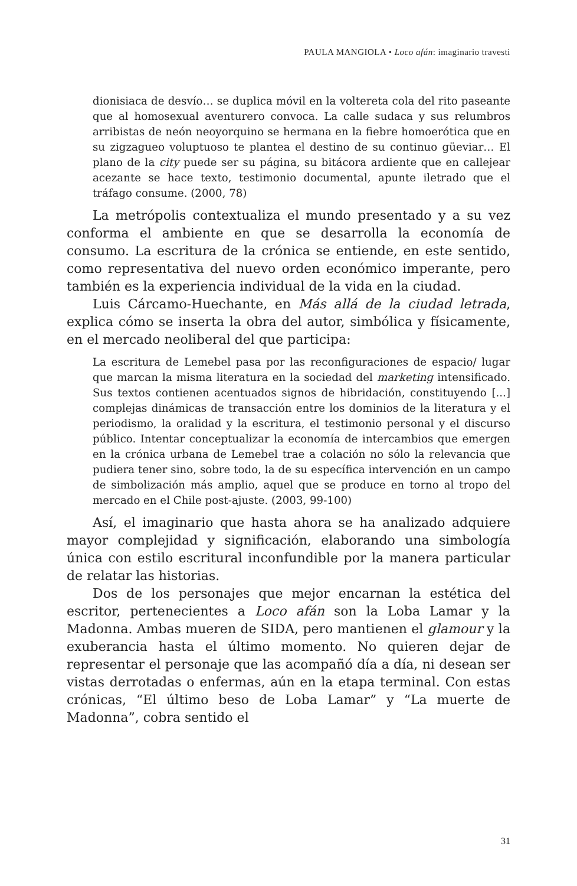PAULA MANGIOLA • Loco afán: imaginario travesti
dionisiaca de desvío… se duplica móvil en la voltereta cola del rito paseante que al homosexual aventurero convoca. La calle sudaca y sus relumbros arribistas de neón neoyorquino se hermana en la fiebre homoerótica que en su zigzagueo voluptuoso te plantea el destino de su continuo güeviar… El plano de la city puede ser su página, su bitácora ardiente que en callejear acezante se hace texto, testimonio documental, apunte iletrado que el tráfago consume. (2000, 78)
La metrópolis contextualiza el mundo presentado y a su vez conforma el ambiente en que se desarrolla la economía de consumo. La escritura de la crónica se entiende, en este sentido, como representativa del nuevo orden económico imperante, pero también es la experiencia individual de la vida en la ciudad.
Luis Cárcamo-Huechante, en Más allá de la ciudad letrada, explica cómo se inserta la obra del autor, simbólica y físicamente, en el mercado neoliberal del que participa:
La escritura de Lemebel pasa por las reconfiguraciones de espacio/ lugar que marcan la misma literatura en la sociedad del marketing intensificado. Sus textos contienen acentuados signos de hibridación, constituyendo [...] complejas dinámicas de transacción entre los dominios de la literatura y el periodismo, la oralidad y la escritura, el testimonio personal y el discurso público. Intentar conceptualizar la economía de intercambios que emergen en la crónica urbana de Lemebel trae a colación no sólo la relevancia que pudiera tener sino, sobre todo, la de su específica intervención en un campo de simbolización más amplio, aquel que se produce en torno al tropo del mercado en el Chile post-ajuste. (2003, 99-100)
Así, el imaginario que hasta ahora se ha analizado adquiere mayor complejidad y significación, elaborando una simbología única con estilo escritural inconfundible por la manera particular de relatar las historias.
Dos de los personajes que mejor encarnan la estética del escritor, pertenecientes a Loco afán son la Loba Lamar y la Madonna. Ambas mueren de SIDA, pero mantienen el glamour y la exuberancia hasta el último momento. No quieren dejar de representar el personaje que las acompañó día a día, ni desean ser vistas derrotadas o enfermas, aún en la etapa terminal. Con estas crónicas, “El último beso de Loba Lamar” y “La muerte de Madonna”, cobra sentido el
31